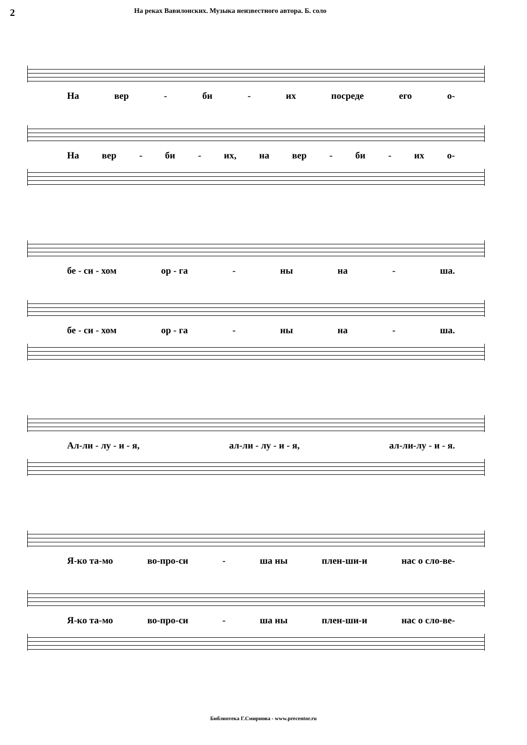2
На реках Вавилонских. Музыка неизвестного автора. Б. соло
На вер - би - их посреде его о-
На вер - би - их, на вер - би - их о-
бе - си - хом ор - га - ны на - ша.
бе - си - хом ор - га - ны на - ша.
Ал-ли - лу - и - я, ал-ли - лу - и - я, ал-ли-лу - и - я.
Я-ко та-мо во-про-си - ша ны плен-ши-и нас о сло-ве-
Я-ко та-мо во-про-си - ша ны плен-ши-и нас о сло-ве-
Библиотека Г.Смирнова - www.precentor.ru